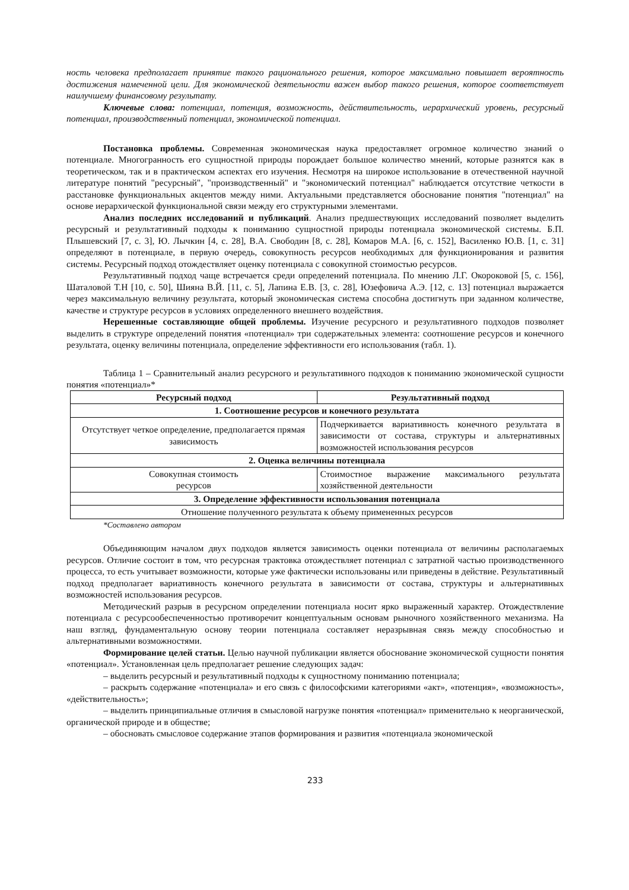ность человека предполагает принятие такого рационального решения, которое максимально повышает вероятность достижения намеченной цели. Для экономической деятельности важен выбор такого решения, которое соответствует наилучшему финансовому результату.
Ключевые слова: потенциал, потенция, возможность, действительность, иерархический уровень, ресурсный потенциал, производственный потенциал, экономической потенциал.
Постановка проблемы. Современная экономическая наука предоставляет огромное количество знаний о потенциале. Многогранность его сущностной природы порождает большое количество мнений, которые разнятся как в теоретическом, так и в практическом аспектах его изучения. Несмотря на широкое использование в отечественной научной литературе понятий "ресурсный", "производственный" и "экономический потенциал" наблюдается отсутствие четкости в расстановке функциональных акцентов между ними. Актуальными представляется обоснование понятия "потенциал" на основе иерархической функциональной связи между его структурными элементами.
Анализ последних исследований и публикаций. Анализ предшествующих исследований позволяет выделить ресурсный и результативный подходы к пониманию сущностной природы потенциала экономической системы. Б.П. Плышевский [7, с. 3], Ю. Лычкин [4, с. 28], В.А. Свободин [8, с. 28], Комаров М.А. [6, с. 152], Василенко Ю.В. [1, с. 31] определяют в потенциале, в первую очередь, совокупность ресурсов необходимых для функционирования и развития системы. Ресурсный подход отождествляет оценку потенциала с совокупной стоимостью ресурсов.
Результативный подход чаще встречается среди определений потенциала. По мнению Л.Г. Окороковой [5, с. 156], Шаталовой Т.Н [10, с. 50], Шияна В.Й. [11, с. 5], Лапина Е.В. [3, с. 28], Юзефовича А.Э. [12, с. 13] потенциал выражается через максимальную величину результата, который экономическая система способна достигнуть при заданном количестве, качестве и структуре ресурсов в условиях определенного внешнего воздействия.
Нерешенные составляющие общей проблемы. Изучение ресурсного и результативного подходов позволяет выделить в структуре определений понятия «потенциал» три содержательных элемента: соотношение ресурсов и конечного результата, оценку величины потенциала, определение эффективности его использования (табл. 1).
Таблица 1 – Сравнительный анализ ресурсного и результативного подходов к пониманию экономической сущности понятия «потенциал»*
| Ресурсный подход | Результативный подход |
| --- | --- |
| 1. Соотношение ресурсов и конечного результата | |
| Отсутствует четкое определение, предполагается прямая зависимость | Подчеркивается вариативность конечного результата в зависимости от состава, структуры и альтернативных возможностей использования ресурсов |
| 2. Оценка величины потенциала | |
| Совокупная стоимость ресурсов | Стоимостное выражение максимального результата хозяйственной деятельности |
| 3. Определение эффективности использования потенциала | |
| Отношение полученного результата к объему примененных ресурсов | |
*Составлено автором
Объединяющим началом двух подходов является зависимость оценки потенциала от величины располагаемых ресурсов. Отличие состоит в том, что ресурсная трактовка отождествляет потенциал с затратной частью производственного процесса, то есть учитывает возможности, которые уже фактически использованы или приведены в действие. Результативный подход предполагает вариативность конечного результата в зависимости от состава, структуры и альтернативных возможностей использования ресурсов.
Методический разрыв в ресурсном определении потенциала носит ярко выраженный характер. Отождествление потенциала с ресурсообеспеченностью противоречит концептуальным основам рыночного хозяйственного механизма. На наш взгляд, фундаментальную основу теории потенциала составляет неразрывная связь между способностью и альтернативными возможностями.
Формирование целей статьи. Целью научной публикации является обоснование экономической сущности понятия «потенциал». Установленная цель предполагает решение следующих задач:
– выделить ресурсный и результативный подходы к сущностному пониманию потенциала;
– раскрыть содержание «потенциала» и его связь с философскими категориями «акт», «потенция», «возможность», «действительность»;
– выделить принципиальные отличия в смысловой нагрузке понятия «потенциал» применительно к неорганической, органической природе и в обществе;
– обосновать смысловое содержание этапов формирования и развития «потенциала экономической
233